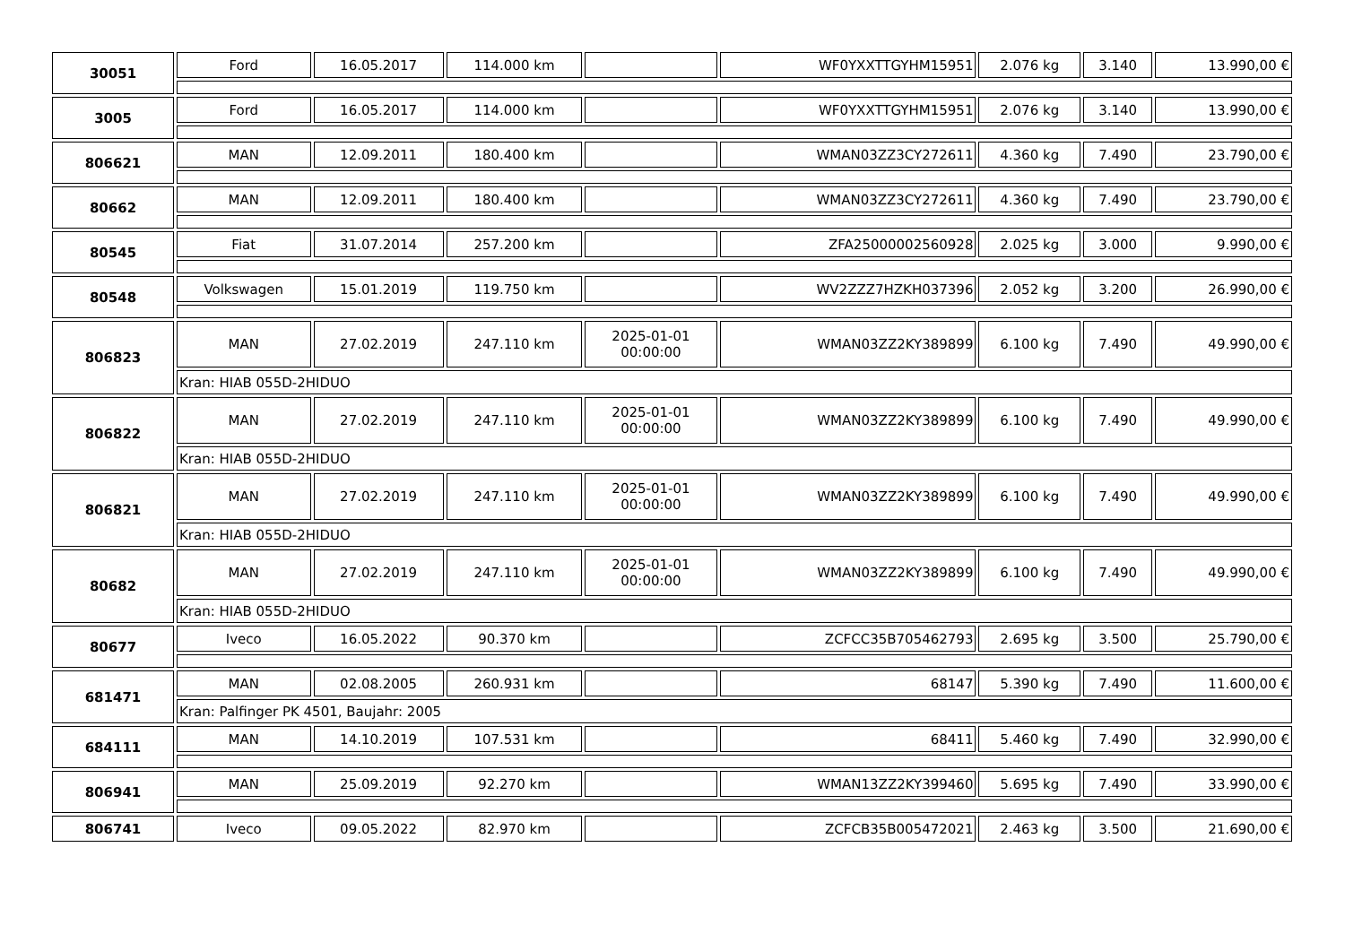| 30051 | Ford | 16.05.2017 | 114.000 km | | WF0YXXTTGYHM15951 | 2.076 kg | 3.140 | 13.990,00 € |
| 3005 | Ford | 16.05.2017 | 114.000 km | | WF0YXXTTGYHM15951 | 2.076 kg | 3.140 | 13.990,00 € |
| 806621 | MAN | 12.09.2011 | 180.400 km | | WMAN03ZZ3CY272611 | 4.360 kg | 7.490 | 23.790,00 € |
| 80662 | MAN | 12.09.2011 | 180.400 km | | WMAN03ZZ3CY272611 | 4.360 kg | 7.490 | 23.790,00 € |
| 80545 | Fiat | 31.07.2014 | 257.200 km | | ZFA25000002560928 | 2.025 kg | 3.000 | 9.990,00 € |
| 80548 | Volkswagen | 15.01.2019 | 119.750 km | | WV2ZZZ7HZKH037396 | 2.052 kg | 3.200 | 26.990,00 € |
| 806823 | MAN | 27.02.2019 | 247.110 km | 2025-01-01 00:00:00 | WMAN03ZZ2KY389899 | 6.100 kg | 7.490 | 49.990,00 € |
| | Kran: HIAB 055D-2HIDUO | | | | | | | |
| 806822 | MAN | 27.02.2019 | 247.110 km | 2025-01-01 00:00:00 | WMAN03ZZ2KY389899 | 6.100 kg | 7.490 | 49.990,00 € |
| | Kran: HIAB 055D-2HIDUO | | | | | | | |
| 806821 | MAN | 27.02.2019 | 247.110 km | 2025-01-01 00:00:00 | WMAN03ZZ2KY389899 | 6.100 kg | 7.490 | 49.990,00 € |
| | Kran: HIAB 055D-2HIDUO | | | | | | | |
| 80682 | MAN | 27.02.2019 | 247.110 km | 2025-01-01 00:00:00 | WMAN03ZZ2KY389899 | 6.100 kg | 7.490 | 49.990,00 € |
| | Kran: HIAB 055D-2HIDUO | | | | | | | |
| 80677 | Iveco | 16.05.2022 | 90.370 km | | ZCFCC35B705462793 | 2.695 kg | 3.500 | 25.790,00 € |
| 681471 | MAN | 02.08.2005 | 260.931 km | | 68147 | 5.390 kg | 7.490 | 11.600,00 € |
| | Kran: Palfinger PK 4501, Baujahr: 2005 | | | | | | | |
| 684111 | MAN | 14.10.2019 | 107.531 km | | 68411 | 5.460 kg | 7.490 | 32.990,00 € |
| 806941 | MAN | 25.09.2019 | 92.270 km | | WMAN13ZZ2KY399460 | 5.695 kg | 7.490 | 33.990,00 € |
| 806741 | Iveco | 09.05.2022 | 82.970 km | | ZCFCB35B005472021 | 2.463 kg | 3.500 | 21.690,00 € |